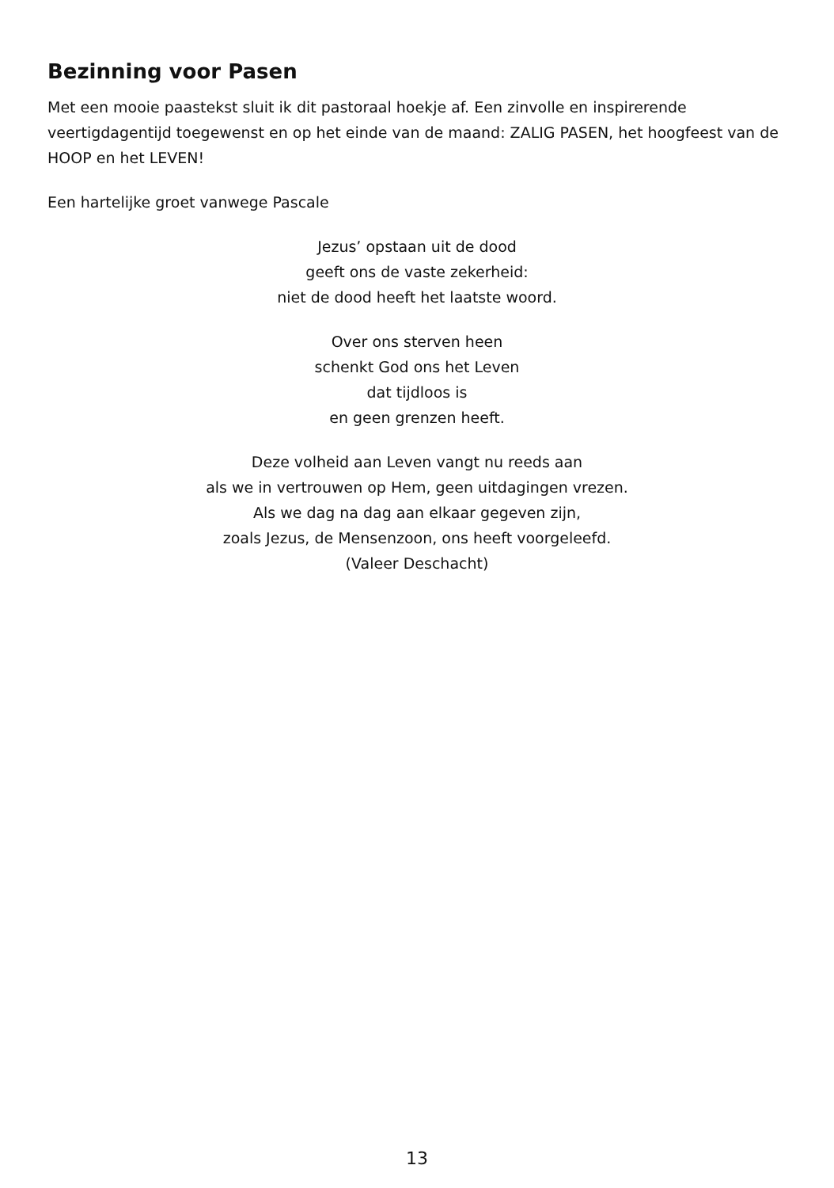Bezinning voor Pasen
Met een mooie paastekst sluit ik dit pastoraal hoekje af. Een zinvolle en inspirerende veertigdagentijd toegewenst en op het einde van de maand: ZALIG PASEN, het hoogfeest van de HOOP en het LEVEN!
Een hartelijke groet vanwege Pascale
Jezus’ opstaan uit de dood
geeft ons de vaste zekerheid:
niet de dood heeft het laatste woord.
Over ons sterven heen
schenkt God ons het Leven
dat tijdloos is
en geen grenzen heeft.
Deze volheid aan Leven vangt nu reeds aan
als we in vertrouwen op Hem, geen uitdagingen vrezen.
Als we dag na dag aan elkaar gegeven zijn,
zoals Jezus, de Mensenzoon, ons heeft voorgeleefd.
(Valeer Deschacht)
13